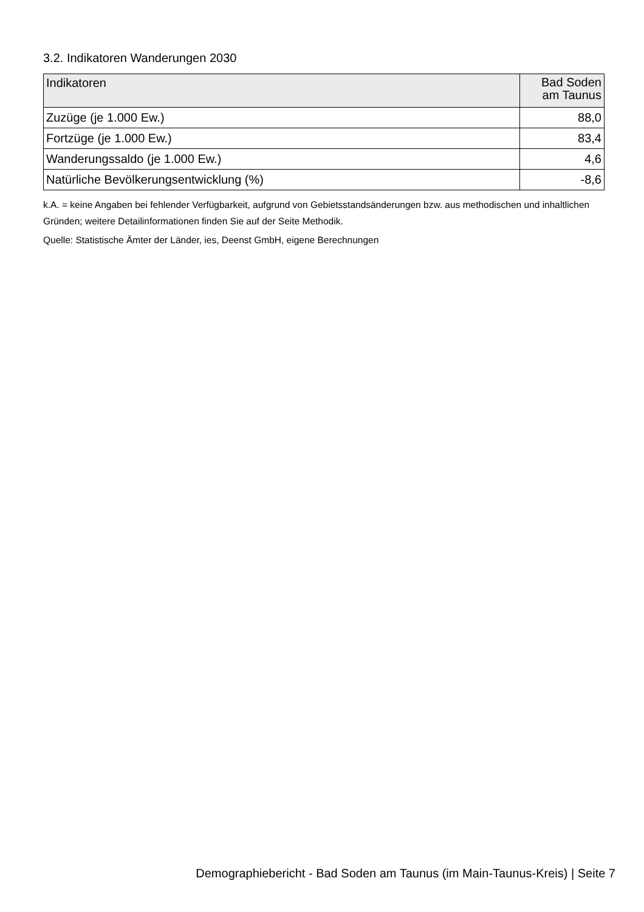3.2. Indikatoren Wanderungen 2030
| Indikatoren | Bad Soden am Taunus |
| --- | --- |
| Zuzüge (je 1.000 Ew.) | 88,0 |
| Fortzüge (je 1.000 Ew.) | 83,4 |
| Wanderungssaldo (je 1.000 Ew.) | 4,6 |
| Natürliche Bevölkerungsentwicklung (%) | -8,6 |
k.A. = keine Angaben bei fehlender Verfügbarkeit, aufgrund von Gebietsstandsänderungen bzw. aus methodischen und inhaltlichen Gründen; weitere Detailinformationen finden Sie auf der Seite Methodik.
Quelle: Statistische Ämter der Länder, ies, Deenst GmbH, eigene Berechnungen
Demographiebericht - Bad Soden am Taunus (im Main-Taunus-Kreis) | Seite 7